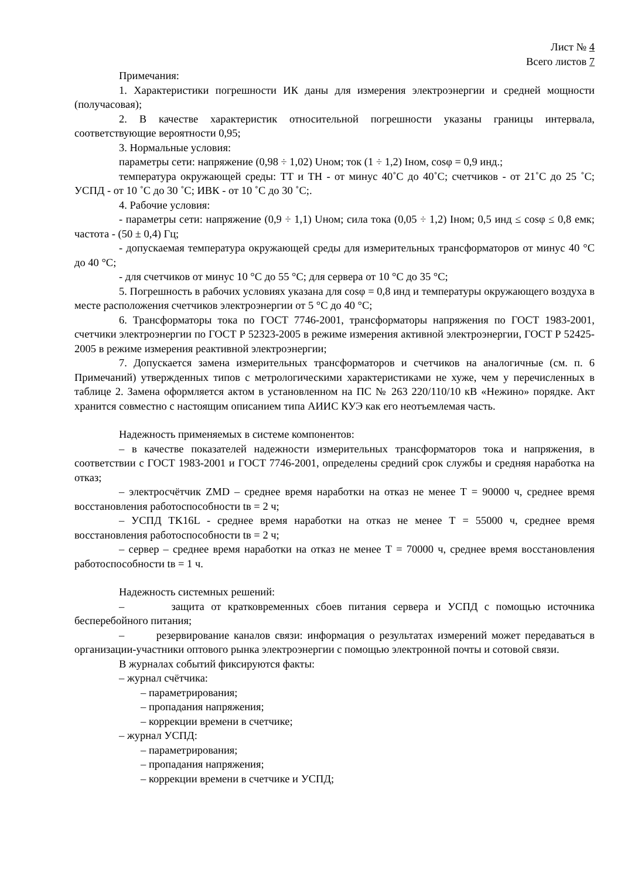Лист № 4
Всего листов 7
Примечания:
1. Характеристики погрешности ИК даны для измерения электроэнергии и средней мощности (получасовая);
2. В качестве характеристик относительной погрешности указаны границы интервала, соответствующие вероятности 0,95;
3. Нормальные условия:
параметры сети: напряжение (0,98 ÷ 1,02) Uном; ток (1 ÷ 1,2) Iном, cosφ = 0,9 инд.;
температура окружающей среды: ТТ и ТН - от минус 40˚С до 40˚С; счетчиков - от 21˚С до 25 ˚С; УСПД - от 10 ˚С до 30 ˚С; ИВК - от 10 ˚С до 30 ˚С;.
4. Рабочие условия:
- параметры сети: напряжение (0,9 ÷ 1,1) Uном; сила тока (0,05 ÷ 1,2) Iном; 0,5 инд ≤ cosφ ≤ 0,8 емк; частота - (50 ± 0,4) Гц;
- допускаемая температура окружающей среды для измерительных трансформаторов от минус 40 °С до 40 °С;
- для счетчиков от минус 10 °С до 55 °С; для сервера от 10 °С до 35 °С;
5. Погрешность в рабочих условиях указана для cosφ = 0,8 инд и температуры окружающего воздуха в месте расположения счетчиков электроэнергии от 5 °С до 40 °С;
6. Трансформаторы тока по ГОСТ 7746-2001, трансформаторы напряжения по ГОСТ 1983-2001, счетчики электроэнергии по ГОСТ Р 52323-2005 в режиме измерения активной электроэнергии, ГОСТ Р 52425-2005 в режиме измерения реактивной электроэнергии;
7. Допускается замена измерительных трансформаторов и счетчиков на аналогичные (см. п. 6 Примечаний) утвержденных типов с метрологическими характеристиками не хуже, чем у перечисленных в таблице 2. Замена оформляется актом в установленном на ПС № 263 220/110/10 кВ «Нежино» порядке. Акт хранится совместно с настоящим описанием типа АИИС КУЭ как его неотъемлемая часть.
Надежность применяемых в системе компонентов:
– в качестве показателей надежности измерительных трансформаторов тока и напряжения, в соответствии с ГОСТ 1983-2001 и ГОСТ 7746-2001, определены средний срок службы и средняя наработка на отказ;
– электросчётчик ZMD – среднее время наработки на отказ не менее Т = 90000 ч, среднее время восстановления работоспособности tв = 2 ч;
– УСПД TK16L - среднее время наработки на отказ не менее Т = 55000 ч, среднее время восстановления работоспособности tв = 2 ч;
– сервер – среднее время наработки на отказ не менее Т = 70000 ч, среднее время восстановления работоспособности tв = 1 ч.
Надежность системных решений:
– защита от кратковременных сбоев питания сервера и УСПД с помощью источника бесперебойного питания;
– резервирование каналов связи: информация о результатах измерений может передаваться в организации-участники оптового рынка электроэнергии с помощью электронной почты и сотовой связи.
В журналах событий фиксируются факты:
– журнал счётчика:
– параметрирования;
– пропадания напряжения;
– коррекции времени в счетчике;
– журнал УСПД:
– параметрирования;
– пропадания напряжения;
– коррекции времени в счетчике и УСПД;